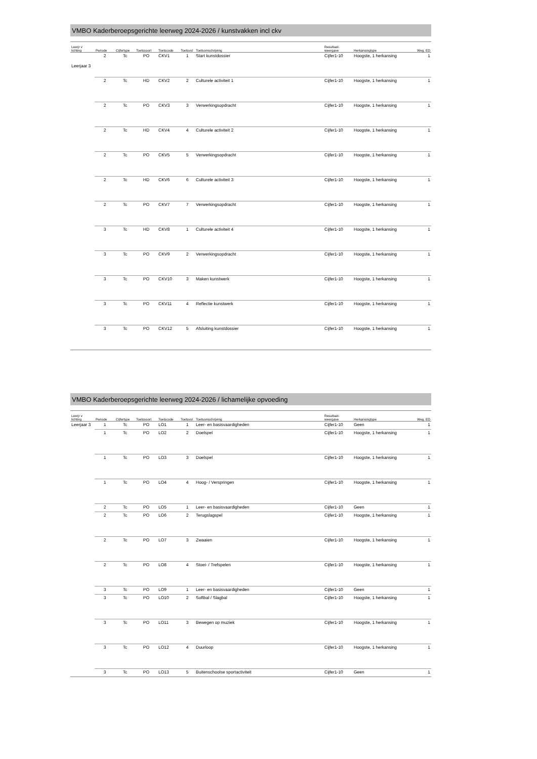VMBO Kaderberoepsgerichte leerweg 2024-2026 / kunstvakken incl ckv
| Leerjr v lichting | Periode | Cijfertype | Toetssoort | Toetscode | Toetsvol | Toetsomschrijving | Resultaat- weergave | Herkansingtype | Weg. ED |
| --- | --- | --- | --- | --- | --- | --- | --- | --- | --- |
| Leerjaar 3 | 2 | Tc | PO | CKV1 | 1 | Start kunstdossier | Cijfer1-10 | Hoogste, 1 herkansing | 1 |
| | 2 | Tc | HD | CKV2 | 2 | Culturele activiteit 1 | Cijfer1-10 | Hoogste, 1 herkansing | 1 |
| | 2 | Tc | PO | CKV3 | 3 | Verwerkingsopdracht | Cijfer1-10 | Hoogste, 1 herkansing | 1 |
| | 2 | Tc | HD | CKV4 | 4 | Culturele activiteit 2 | Cijfer1-10 | Hoogste, 1 herkansing | 1 |
| | 2 | Tc | PO | CKV5 | 5 | Verwerkingsopdracht | Cijfer1-10 | Hoogste, 1 herkansing | 1 |
| | 2 | Tc | HD | CKV6 | 6 | Culturele activiteit 3 | Cijfer1-10 | Hoogste, 1 herkansing | 1 |
| | 2 | Tc | PO | CKV7 | 7 | Verwerkingsopdracht | Cijfer1-10 | Hoogste, 1 herkansing | 1 |
| | 3 | Tc | HD | CKV8 | 1 | Culturele activiteit 4 | Cijfer1-10 | Hoogste, 1 herkansing | 1 |
| | 3 | Tc | PO | CKV9 | 2 | Verwerkingsopdracht | Cijfer1-10 | Hoogste, 1 herkansing | 1 |
| | 3 | Tc | PO | CKV10 | 3 | Maken kunstwerk | Cijfer1-10 | Hoogste, 1 herkansing | 1 |
| | 3 | Tc | PO | CKV11 | 4 | Reflectie kunstwerk | Cijfer1-10 | Hoogste, 1 herkansing | 1 |
| | 3 | Tc | PO | CKV12 | 5 | Afsluiting kunstdossier | Cijfer1-10 | Hoogste, 1 herkansing | 1 |
VMBO Kaderberoepsgerichte leerweg 2024-2026 / lichamelijke opvoeding
| Leerjr v lichting | Periode | Cijfertype | Toetssoort | Toetscode | Toetsvol | Toetsomschrijving | Resultaat- weergave | Herkansingtype | Weg. ED |
| --- | --- | --- | --- | --- | --- | --- | --- | --- | --- |
| Leerjaar 3 | 1 | Tc | PO | LO1 | 1 | Leer- en basisvaardigheden | Cijfer1-10 | Geen | 1 |
| | 1 | Tc | PO | LO2 | 2 | Doelspel | Cijfer1-10 | Hoogste, 1 herkansing | 1 |
| | 1 | Tc | PO | LO3 | 3 | Doelspel | Cijfer1-10 | Hoogste, 1 herkansing | 1 |
| | 1 | Tc | PO | LO4 | 4 | Hoog- / Verspringen | Cijfer1-10 | Hoogste, 1 herkansing | 1 |
| | 2 | Tc | PO | LO5 | 1 | Leer- en basisvaardigheden | Cijfer1-10 | Geen | 1 |
| | 2 | Tc | PO | LO6 | 2 | Terugslagspel | Cijfer1-10 | Hoogste, 1 herkansing | 1 |
| | 2 | Tc | PO | LO7 | 3 | Zwaaien | Cijfer1-10 | Hoogste, 1 herkansing | 1 |
| | 2 | Tc | PO | LO8 | 4 | Stoei- / Trefspelen | Cijfer1-10 | Hoogste, 1 herkansing | 1 |
| | 3 | Tc | PO | LO9 | 1 | Leer- en basisvaardigheden | Cijfer1-10 | Geen | 1 |
| | 3 | Tc | PO | LO10 | 2 | Softbal / Slagbal | Cijfer1-10 | Hoogste, 1 herkansing | 1 |
| | 3 | Tc | PO | LO11 | 3 | Bewegen op muziek | Cijfer1-10 | Hoogste, 1 herkansing | 1 |
| | 3 | Tc | PO | LO12 | 4 | Duurloop | Cijfer1-10 | Hoogste, 1 herkansing | 1 |
| | 3 | Tc | PO | LO13 | 5 | Buitenschoolse sportactiviteit | Cijfer1-10 | Geen | 1 |